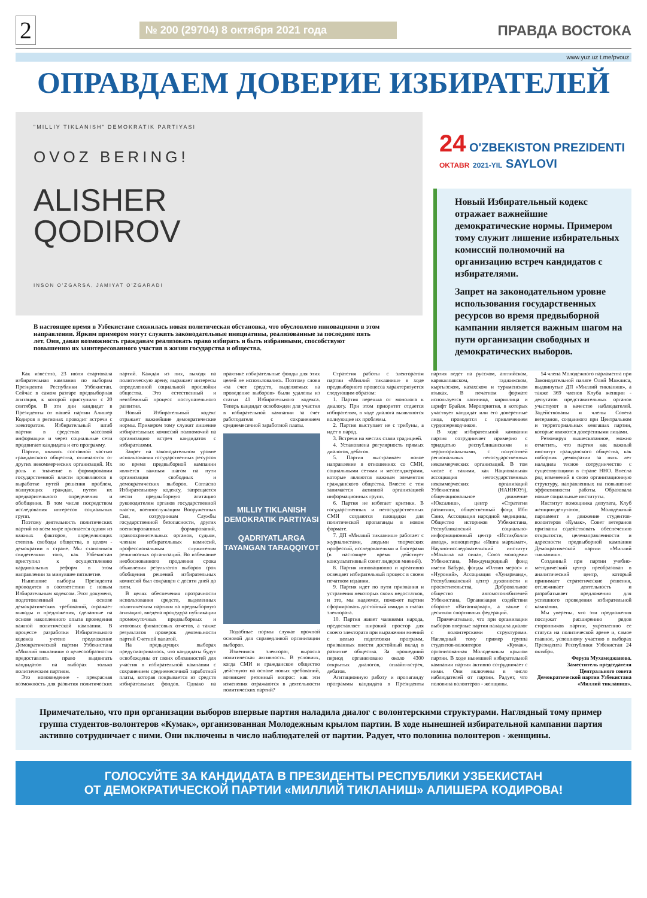2 № 200 (29704) 8 октября 2021 года ПРАВДА ВОСТОКА
www.yuz.uz t.me/pvouz
ОПРАВДАЕМ ДОВЕРИЕ ИЗБИРАТЕЛЕЙ
"MILLIY TIKLANISH" DEMOKRATIK PARTIYASI
OVOZ BERING!
ALISHER
QODIROV
INSON O'ZGARSA, JAMIYAT O'ZGARADI
В настоящее время в Узбекистане сложилась новая политическая обстановка, что обусловлено инновациями в этом направлении. Ярким примером могут служить законодательные инициативы, реализованные за последние пять лет. Они, давая возможность гражданам реализовать право избирать и быть избранными, способствуют повышению их заинтересованного участия в жизни государства и общества.
24 O'ZBEKISTON PREZIDENTI
OKTABR 2021-YIL SAYLOVI
Новый Избирательный кодекс отражает важнейшие демократические нормы. Примером тому служит лишение избирательных комиссий полномочий на организацию встреч кандидатов с избирателями.
Запрет на законодательном уровне использования государственных ресурсов во время предвыборной кампании является важным шагом на пути организации свободных и демократических выборов.
Как известно, 23 июля стартовала избирательная кампания по выборам Президента Республики Узбекистан. Сейчас в самом разгаре предвыборная агитация, к которой приступили с 20 сентября. В эти дни кандидат в Президенты от нашей партии Алишер Кодиров в регионах проводит встречи с электоратом. Избирательный штаб партии в средствах массовой информации и через социальные сети продвигает кандидата и его программу.
Партии, являясь составной частью гражданского общества, отличаются от других некоммерческих организаций. Их роль и значение в формировании государственной власти проявляются в выработке путей решения проблем, волнующих граждан, путем их предварительного определения и обобщения. В том числе посредством исследования интересов социальных групп.
Поэтому деятельность политических партий во всем мире признается одним из важных факторов, определяющих степень свободы общества, в целом - демократии в стране. Мы становимся свидетелями того, как Узбекистан приступил к осуществлению кардинальных реформ в этом направлении за минувшее пятилетие.
Нынешние выборы Президента проводятся в соответствии с новым Избирательным кодексом. Этот документ, подготовленный на основе демократических требований, отражает выводы и предложения, сделанные на основе накопленного опыта проведения важной политической кампании. В процессе разработки Избирательного кодекса учтено предложение Демократической партии Узбекистана «Миллий тикланиш» о целесообразности предоставлять право выдвигать кандидатов на выборах только политическим партиям.
Это нововведение - прекрасная возможность для развития политических партий. Каждая из них, выходя на политическую арену, выражает интересы определенной социальной прослойки общества. Это естественный и неизбежный процесс поступательного развития.
Новый Избирательный кодекс отражает важнейшие демократические нормы. Примером тому служит лишение избирательных комиссий полномочий на организацию встреч кандидатов с избирателями.
Запрет на законодательном уровне использования государственных ресурсов во время предвыборной кампании является важным шагом на пути организации свободных и демократических выборов. Согласно Избирательному кодексу, запрещается вести предвыборную агитацию руководителям органов государственной власти, военнослужащим Вооруженных Сил, сотрудникам Службы государственной безопасности, других военизированных формирований, правоохранительных органов, судьям, членам избирательных комиссий, профессиональным служителям религиозных организаций. Во избежание необоснованного продления срока объявления результатов выборов срок обобщения решений избирательных комиссий был сокращен с десяти дней до пяти.
В целях обеспечения прозрачности использования средств, выделенных политическим партиям на предвыборную агитацию, введена процедура публикации промежуточных предвыборных и итоговых финансовых отчетов, а также результатов проверок деятельности партий Счетной палатой.
На предыдущих выборах предусматривалось, что кандидаты будут освобождены от своих обязанностей для участия в избирательной кампании с сохранением среднемесячной заработной платы, которая покрывается из средств избирательных фондов. Однако на практике избирательные фонды для этих целей не использовались. Поэтому слова «за счет средств, выделяемых на проведение выборов» были удалены из статьи 41 Избирательного кодекса. Теперь кандидат освобожден для участия в избирательной кампании за счет работодателя с сохранением среднемесячной заработной платы.
MILLIY TIKLANISH DEMOKRATIK PARTIYASI
QADRIYATLARGA TAYANGAN TARAQQIYOT
Подобные нормы служат прочной основой для справедливой организации выборов.
Изменился электорат, выросла политическая активность. В условиях, когда СМИ и гражданское общество действуют на основе новых требований, возникает резонный вопрос: как эти изменения отражаются в деятельности политических партий?
Стратегия работы с электоратом партии «Миллий тикланиш» в ходе предвыборного процесса характеризуется следующим образом:
1. Партия перешла от монолога к диалогу. При этом приоритет отдается избирателям, в ходе диалога выявляются волнующие их проблемы.
2. Партия выступает не с трибуны, а идет в народ.
3. Встречи на местах стали традицией.
4. Установлена регулярность прямых диалогов, дебатов.
5. Партия выстраивает новое направление в отношениях со СМИ, социальными сетями и мессенджерами, которые являются важным элементом гражданского общества. Вместе с тем занимается активной организацией информационных групп.
6. Партия не избегает критики. В государственных и негосударственных СМИ создаются площадки для политической пропаганды в новом формате.
7. ДП «Миллий тикланиш» работает с журналистами, людьми творческих профессий, исследователями и блогерами (в настоящее время действует консультативный совет лидеров мнений).
8. Партия инновационно и креативно освещает избирательный процесс в своем печатном издании.
9. Партия идет по пути признания и устранения некоторых своих недостатков, и это, мы надеемся, поможет партии сформировать достойный имидж в глазах электората.
10. Партия живет чаяниями народа, предоставляет широкий простор для своего электората при выражении мнений с целью подготовки программ, призванных внести достойный вклад в развитие общества. За прошедший период организовано около 4300 открытых диалогов, онлайн-встреч, дебатов.
Агитационную работу и пропаганду программы кандидата в Президенты партия ведет на русском, английском, каракалпакском, таджикском, кыргызском, казахском и туркменском языках. В печатном формате используется латиница, кириллица и шрифт Брайля. Мероприятия, в которых участвует кандидат или его доверенные лица, проводятся с привлечением сурдопереводчиков.
В ходе избирательной кампании партия сотрудничает примерно с тридцатью республиканскими и территориальными, с полусотней региональных негосударственных некоммерческих организаций. В том числе с такими, как Национальная ассоциация негосударственных некоммерческих организаций Узбекистана (НАННОУз), общенациональное движение «Юксалиш», центр «Стратегия развития», общественный фонд Ибн Сино, Ассоциация народной медицины, Общество историков Узбекистана, Республиканский социально-информационный центр «Истиқболли авлод», моноцентры «Ишга мархамат», Научно-исследовательский институт «Махалла ва оила», Союз молодежи Узбекистана, Международный фонд имени Бабура, фонды «Олтин мерос» и «Нуроний», Ассоциация «Хунарманд», Республиканский центр духовности и просветительства, Добровольное общество автомотолюбителей Узбекистана, Организация содействия обороне «Ватанпарвар», а также с десятком спортивных федераций.
Примечательно, что при организации выборов впервые партия наладила диалог с волонтерскими структурами. Наглядный тому пример группа студентов-волонтеров «Кумак», организованная Молодежным крылом партии. В ходе нынешней избирательной кампании партия активно сотрудничает с ними. Они включены в число наблюдателей от партии. Радует, что половина волонтеров - женщины.
54 члена Молодежного парламента при Законодательной палате Олий Мажлиса, выдвинутые ДП «Миллий тикланиш», а также 369 членов Клуба женщин - депутатов представительных органов участвуют в качестве наблюдателей. Задействованы и члены Совета ветеранов, созданного при Центральном и территориальных кенгашах партии, которые являются доверенными лицами.
Резюмируя вышесказанное, можно отметить, что партия как важный институт гражданского общества, как поборник демократии за пять лет наладила тесное сотрудничество с существующими в стране ННО. Внесла ряд изменений в свою организационную структуру, направленных на повышение эффективности работы. Образовала новые социальные институты.
Институт помощника депутата, Клуб женщин-депутатов, Молодежный парламент и движение студентов-волонтеров «Кумак», Совет ветеранов призваны содействовать обеспечению открытости, целенаправленности и адресности предвыборной кампании Демократической партии «Миллий тикланиш».
Созданный при партии учебно-методический центр преобразован в аналитический центр, который принимает стратегические решения, отслеживает деятельность и разрабатывает предложения для успешного проведения избирательной кампании.
Мы уверены, что эти предложения послужат расширению рядов сторонников партии, укреплению ее статуса на политической арене и, самое главное, успешному участию в выборах Президента Республики Узбекистан 24 октября.
Феруза Мухамеджанова.
Заместитель председателя Центрального совета Демократической партии Узбекистана «Миллий тикланиш».
Примечательно, что при организации выборов впервые партия наладила диалог с волонтерскими структурами. Наглядный тому пример группа студентов-волонтеров «Кумак», организованная Молодежным крылом партии. В ходе нынешней избирательной кампании партия активно сотрудничает с ними. Они включены в число наблюдателей от партии. Радует, что половина волонтеров - женщины.
ГОЛОСУЙТЕ ЗА КАНДИДАТА В ПРЕЗИДЕНТЫ РЕСПУБЛИКИ УЗБЕКИСТАН
ОТ ДЕМОКРАТИЧЕСКОЙ ПАРТИИ «МИЛЛИЙ ТИКЛАНИШ» АЛИШЕРА КОДИРОВА!